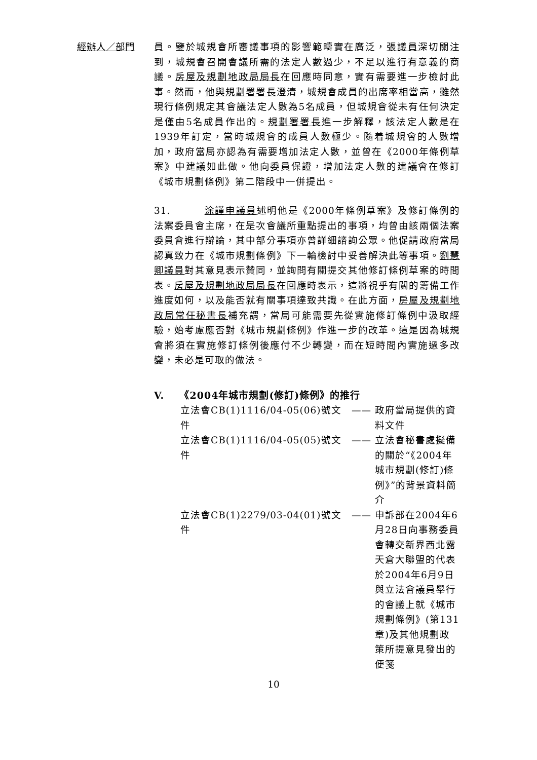經辦人／部門
員。鑒於城規會所審議事項的影響範疇實在廣泛，張議員深切關注到，城規會召開會議所需的法定人數過少，不足以進行有意義的商議。房屋及規劃地政局局長在回應時同意，實有需要進一步檢討此事。然而，他與規劃署署長澄清，城規會成員的出席率相當高，雖然現行條例規定其會議法定人數為5名成員，但城規會從未有任何決定是僅由5名成員作出的。規劃署署長進一步解釋，該法定人數是在1939年訂定，當時城規會的成員人數極少。隨着城規會的人數增加，政府當局亦認為有需要增加法定人數，並曾在《2000年條例草案》中建議如此做。他向委員保證，增加法定人數的建議會在修訂《城市規劃條例》第二階段中一併提出。
31. 涂謹申議員述明他是《2000年條例草案》及修訂條例的法案委員會主席，在是次會議所重點提出的事項，均曾由該兩個法案委員會進行辯論，其中部分事項亦曾詳細諮詢公眾。他促請政府當局認真致力在《城市規劃條例》下一輪檢討中妥善解決此等事項。劉慧卿議員對其意見表示贊同，並詢問有關提交其他修訂條例草案的時間表。房屋及規劃地政局局長在回應時表示，這將視乎有關的籌備工作進度如何，以及能否就有關事項達致共識。在此方面，房屋及規劃地政局常任秘書長補充謂，當局可能需要先從實施修訂條例中汲取經驗，始考慮應否對《城市規劃條例》作進一步的改革。這是因為城規會將須在實施修訂條例後應付不少轉變，而在短時間內實施過多改變，未必是可取的做法。
V. 《2004年城市規劃(修訂)條例》的推行
| 立法會CB(1)1116/04-05(06)號文件 | —— | 政府當局提供的資料文件 |
| 立法會CB(1)1116/04-05(05)號文件 | —— | 立法會秘書處擬備的關於“《2004年城市規劃(修訂)條例》”的背景資料簡介 |
| 立法會CB(1)2279/03-04(01)號文件 | —— | 申訴部在2004年6月28日向事務委員會轉交新界西北露天倉大聯盟的代表於2004年6月9日與立法會議員舉行的會議上就《城市規劃條例》(第131章)及其他規劃政策所提意見發出的便箋 |
10